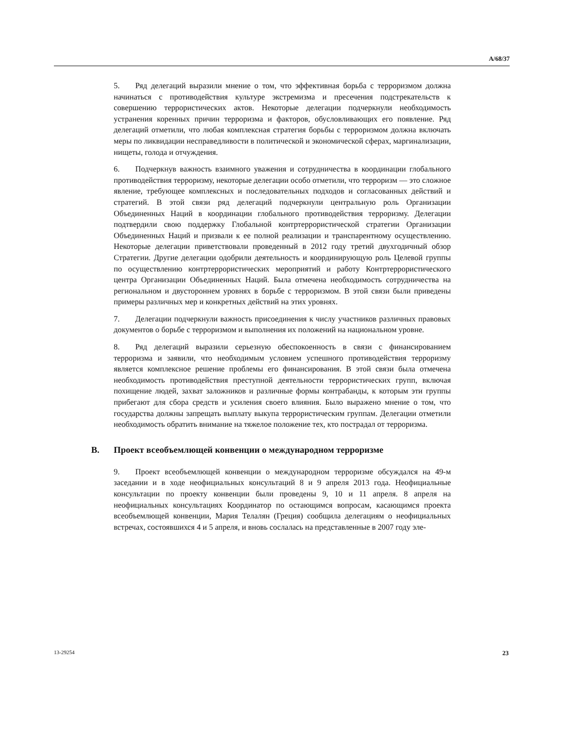A/68/37
5. Ряд делегаций выразили мнение о том, что эффективная борьба с терроризмом должна начинаться с противодействия культуре экстремизма и пресечения подстрекательств к совершению террористических актов. Некоторые делегации подчеркнули необходимость устранения коренных причин терроризма и факторов, обусловливающих его появление. Ряд делегаций отметили, что любая комплексная стратегия борьбы с терроризмом должна включать меры по ликвидации несправедливости в политической и экономической сферах, маргинализации, нищеты, голода и отчуждения.
6. Подчеркнув важность взаимного уважения и сотрудничества в координации глобального противодействия терроризму, некоторые делегации особо отметили, что терроризм — это сложное явление, требующее комплексных и последовательных подходов и согласованных действий и стратегий. В этой связи ряд делегаций подчеркнули центральную роль Организации Объединенных Наций в координации глобального противодействия терроризму. Делегации подтвердили свою поддержку Глобальной контртеррористической стратегии Организации Объединенных Наций и призвали к ее полной реализации и транспарентному осуществлению. Некоторые делегации приветствовали проведенный в 2012 году третий двухгодичный обзор Стратегии. Другие делегации одобрили деятельность и координирующую роль Целевой группы по осуществлению контртеррористических мероприятий и работу Контртеррористического центра Организации Объединенных Наций. Была отмечена необходимость сотрудничества на региональном и двустороннем уровнях в борьбе с терроризмом. В этой связи были приведены примеры различных мер и конкретных действий на этих уровнях.
7. Делегации подчеркнули важность присоединения к числу участников различных правовых документов о борьбе с терроризмом и выполнения их положений на национальном уровне.
8. Ряд делегаций выразили серьезную обеспокоенность в связи с финансированием терроризма и заявили, что необходимым условием успешного противодействия терроризму является комплексное решение проблемы его финансирования. В этой связи была отмечена необходимость противодействия преступной деятельности террористических групп, включая похищение людей, захват заложников и различные формы контрабанды, к которым эти группы прибегают для сбора средств и усиления своего влияния. Было выражено мнение о том, что государства должны запрещать выплату выкупа террористическим группам. Делегации отметили необходимость обратить внимание на тяжелое положение тех, кто пострадал от терроризма.
B. Проект всеобъемлющей конвенции о международном терроризме
9. Проект всеобъемлющей конвенции о международном терроризме обсуждался на 49-м заседании и в ходе неофициальных консультаций 8 и 9 апреля 2013 года. Неофициальные консультации по проекту конвенции были проведены 9, 10 и 11 апреля. 8 апреля на неофициальных консультациях Координатор по остающимся вопросам, касающимся проекта всеобъемлющей конвенции, Мария Телалян (Греция) сообщила делегациям о неофициальных встречах, состоявшихся 4 и 5 апреля, и вновь сослалась на представленные в 2007 году эле-
13-29254 23